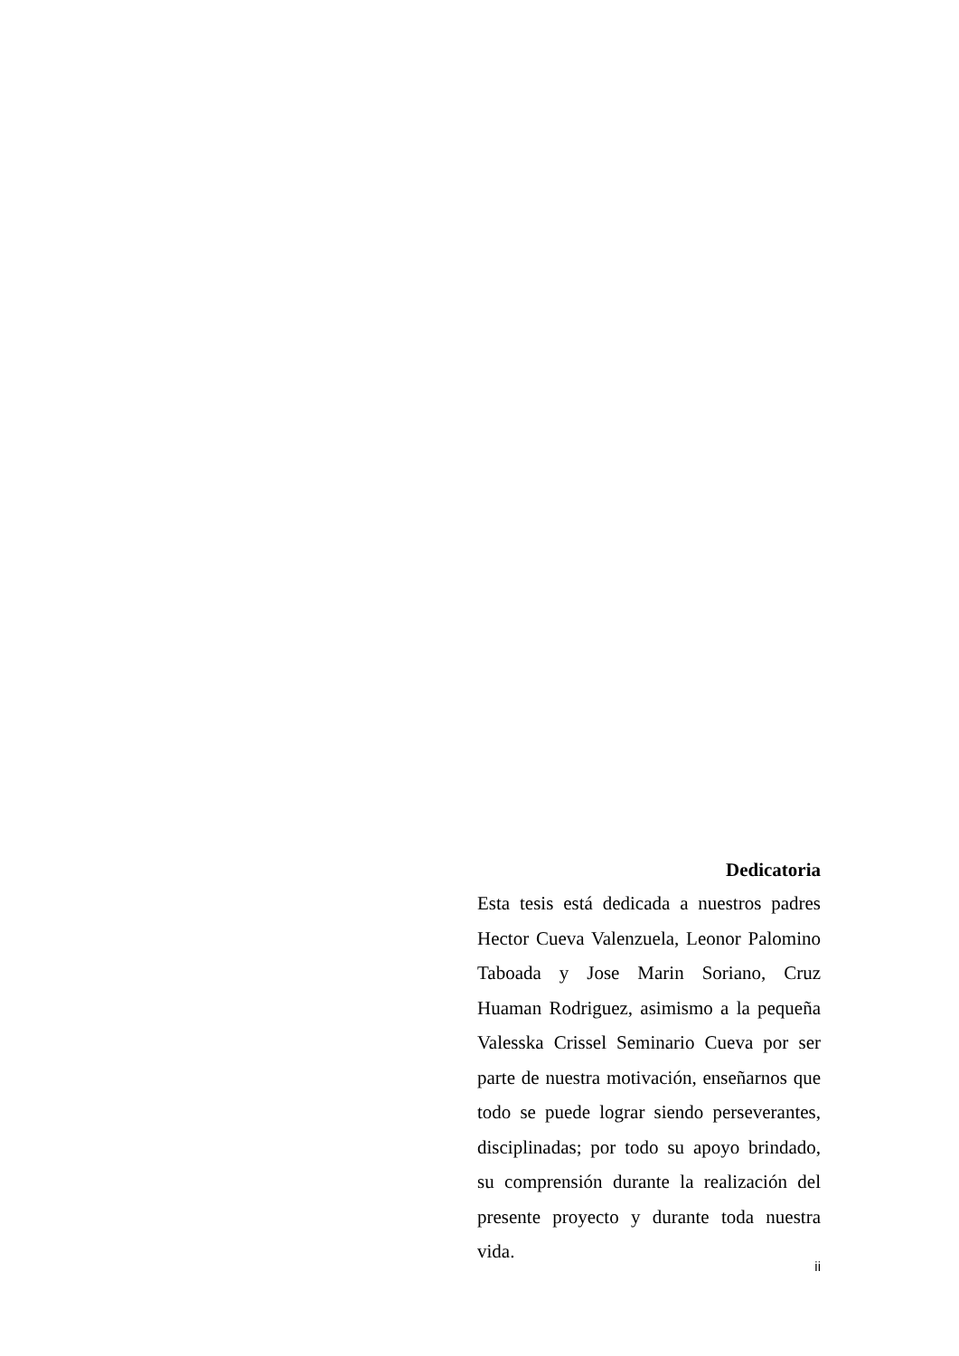Dedicatoria
Esta tesis está dedicada a nuestros padres Hector Cueva Valenzuela, Leonor Palomino Taboada y Jose Marin Soriano, Cruz Huaman Rodriguez, asimismo a la pequeña Valesska Crissel Seminario Cueva por ser parte de nuestra motivación, enseñarnos que todo se puede lograr siendo perseverantes, disciplinadas; por todo su apoyo brindado, su comprensión durante la realización del presente proyecto y durante toda nuestra vida.
ii